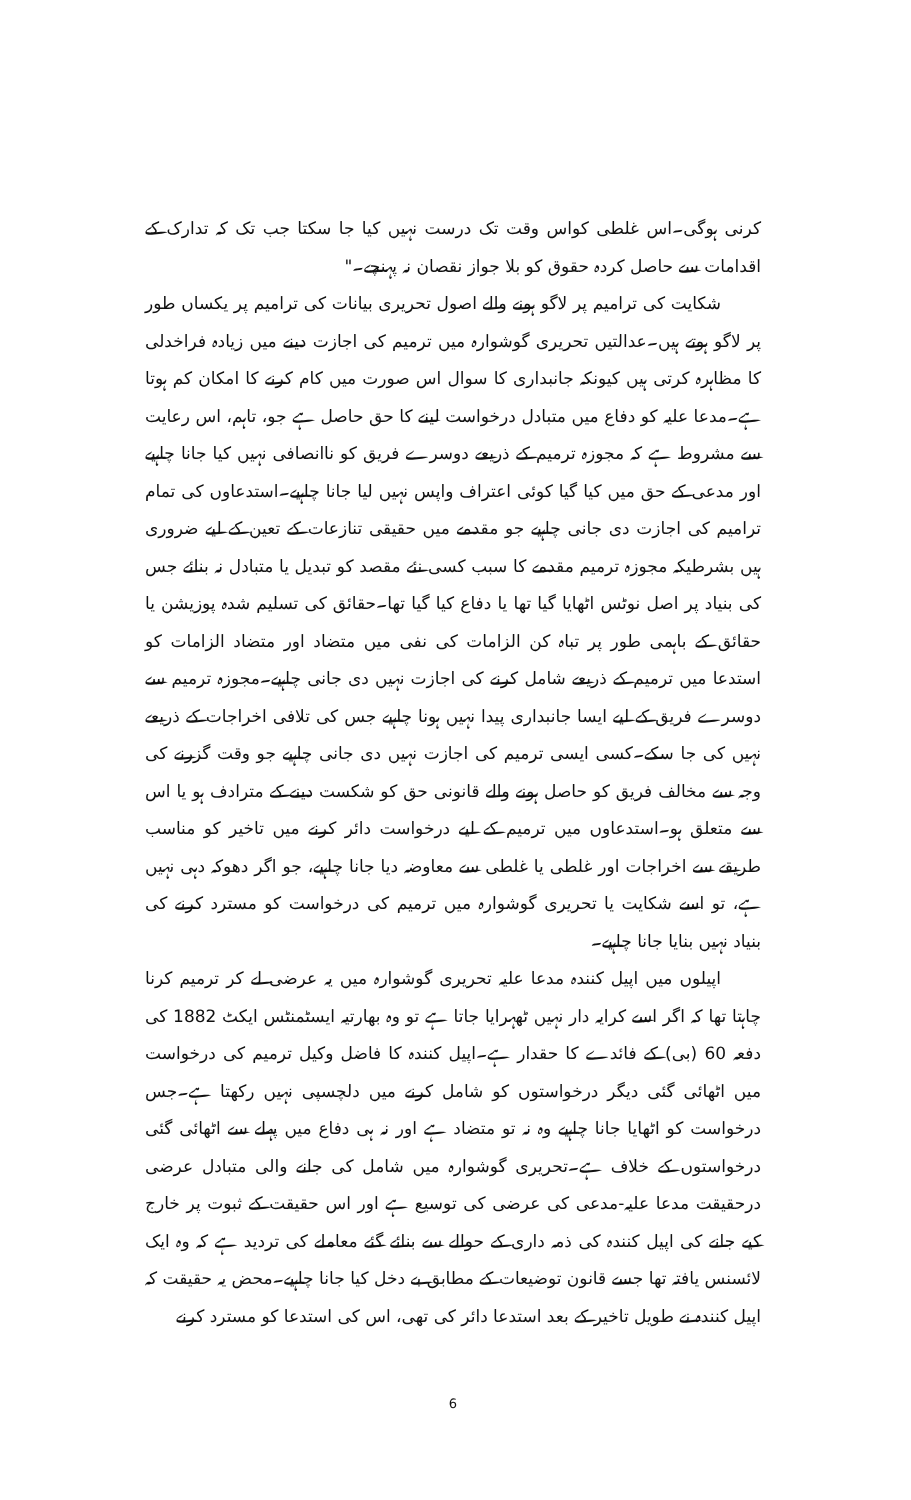کرنی ہوگی۔اس غلطی کواس وقت تک درست نہیں کیا جا سکتا جب تک کہ تدارک کے اقدامات سے حاصل کردہ حقوق کو بلا جواز نقصان نہ پہنچے۔"
شکایت کی ترامیم پر لاگو ہونے والے اصول تحریری بیانات کی ترامیم پر یکساں طور پر لاگو ہوتے ہیں۔عدالتیں تحریری گوشوارہ میں ترمیم کی اجازت دینے میں زیادہ فراخدلی کا مظاہرہ کرتی ہیں کیونکہ جانبداری کا سوال اس صورت میں کام کرنے کا امکان کم ہوتا ہے۔مدعا علیہ کو دفاع میں متبادل درخواست لینے کا حق حاصل ہے جو، تاہم، اس رعایت سے مشروط ہے کہ مجوزہ ترمیم کے ذریعے دوسرے فریق کو ناانصافی نہیں کیا جانا چاہیے اور مدعی کے حق میں کیا گیا کوئی اعتراف واپس نہیں لیا جانا چاہیے۔استدعاوں کی تمام ترامیم کی اجازت دی جانی چاہیے جو مقدمے میں حقیقی تنازعات کے تعین کے لیے ضروری ہیں بشرطیکہ مجوزہ ترمیم مقدمے کا سبب کسی نئے مقصد کو تبدیل یا متبادل نہ بنائے جس کی بنیاد پر اصل نوٹس اٹھایا گیا تھا یا دفاع کیا گیا تھا۔حقائق کی تسلیم شدہ پوزیشن یا حقائق کے باہمی طور پر تباہ کن الزامات کی نفی میں متضاد اور متضاد الزامات کو استدعا میں ترمیم کے ذریعے شامل کرنے کی اجازت نہیں دی جانی چاہیے۔مجوزہ ترمیم سے دوسرے فریق کے لیے ایسا جانبداری پیدا نہیں ہونا چاہیے جس کی تلافی اخراجات کے ذریعے نہیں کی جا سکے۔کسی ایسی ترمیم کی اجازت نہیں دی جانی چاہیے جو وقت گزرنے کی وجہ سے مخالف فریق کو حاصل ہونے والے قانونی حق کو شکست دینے کے مترادف ہو یا اس سے متعلق ہو۔استدعاوں میں ترمیم کے لیے درخواست دائر کرنے میں تاخیر کو مناسب طریقے سے اخراجات اور غلطی یا غلطی سے معاوضہ دیا جانا چاہیے، جو اگر دھوکہ دہی نہیں ہے، تو اسے شکایت یا تحریری گوشوارہ میں ترمیم کی درخواست کو مسترد کرنے کی بنیاد نہیں بنایا جانا چاہیے۔
اپیلوں میں اپیل کنندہ مدعا علیہ تحریری گوشوارہ میں یہ عرضی لے کر ترمیم کرنا چاہتا تھا کہ اگر اسے کرایہ دار نہیں ٹھہرایا جاتا ہے تو وہ بھارتیہ ایسٹمنٹس ایکٹ 1882 کی دفعہ 60 (بی) کے فائدے کا حقدار ہے۔اپیل کنندہ کا فاضل وکیل ترمیم کی درخواست میں اٹھائی گئی دیگر درخواستوں کو شامل کرنے میں دلچسپی نہیں رکھتا ہے۔جس درخواست کو اٹھایا جانا چاہیے وہ نہ تو متضاد ہے اور نہ ہی دفاع میں پہلے سے اٹھائی گئی درخواستوں کے خلاف ہے۔تحریری گوشوارہ میں شامل کی جانے والی متبادل عرضی درحقیقت مدعا علیہ-مدعی کی عرضی کی توسیع ہے اور اس حقیقت کے ثبوت پر خارج کیے جانے کی اپیل کنندہ کی ذمہ داری کے حوالے سے بنائے گئے معاملے کی تردید ہے کہ وہ ایک لائسنس یافتہ تھا جسے قانون توضیعات کے مطابق بے دخل کیا جانا چاہیے۔محض یہ حقیقت کہ اپیل کنندہ نے طویل تاخیر کے بعد استدعا دائر کی تھی، اس کی استدعا کو مسترد کرنے
6